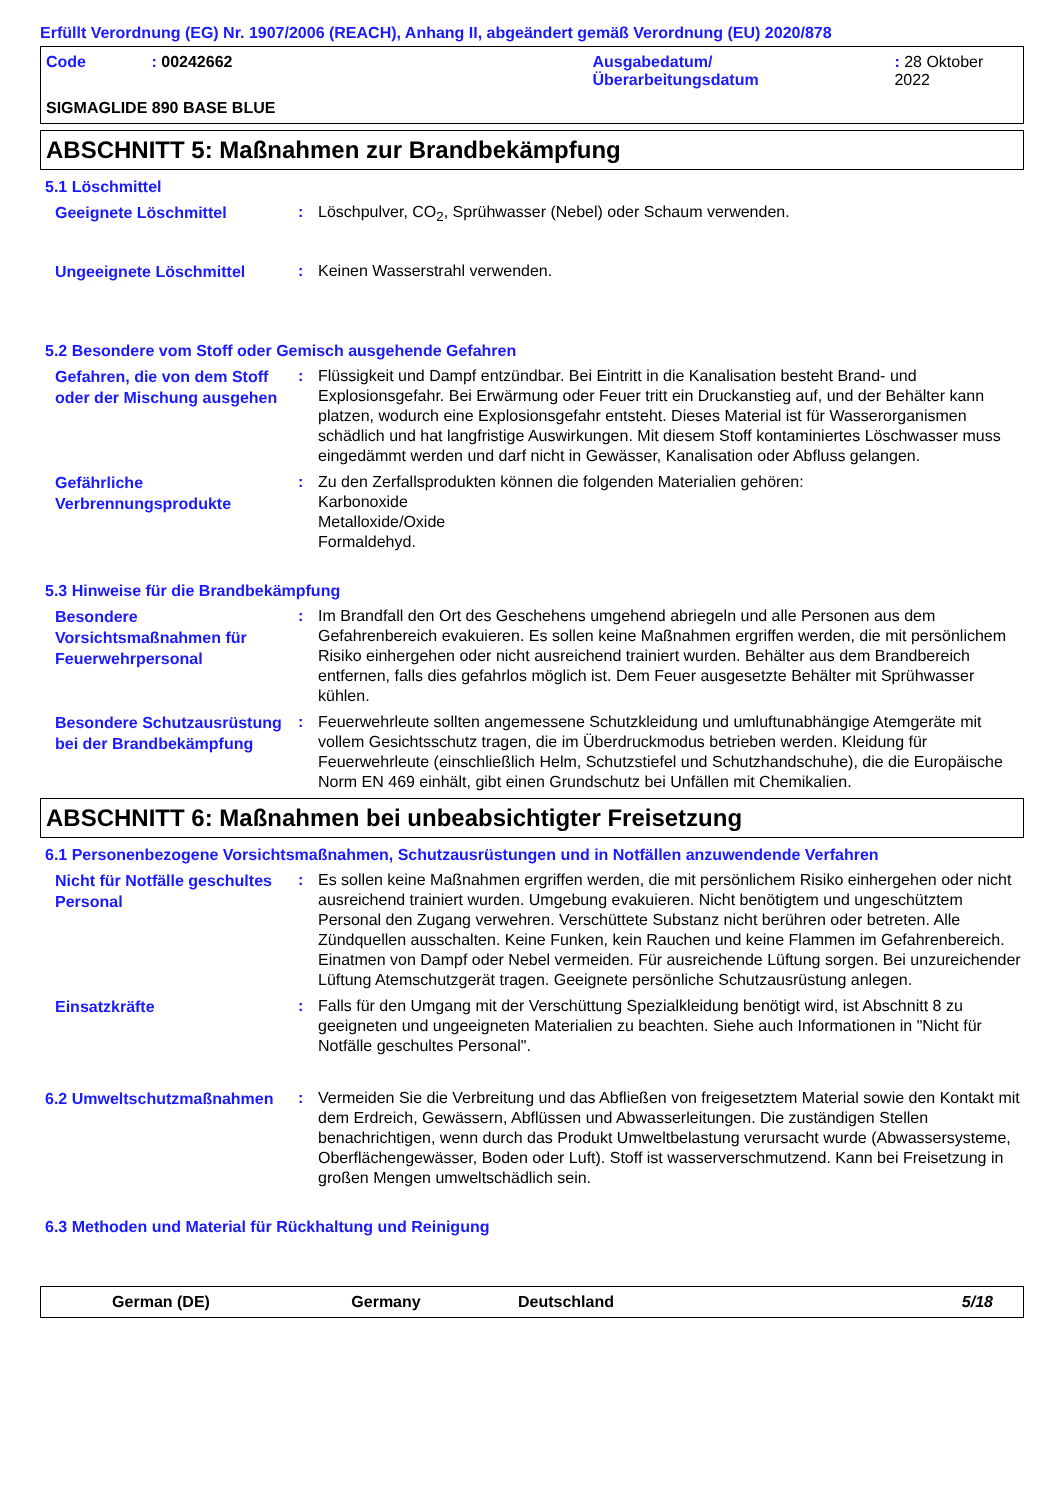Erfüllt Verordnung (EG) Nr. 1907/2006 (REACH), Anhang II, abgeändert gemäß Verordnung (EU) 2020/878
Code: 00242662 Ausgabedatum/
Überarbeitungsdatum: 28 Oktober 2022
SIGMAGLIDE 890 BASE BLUE
ABSCHNITT 5: Maßnahmen zur Brandbekämpfung
5.1 Löschmittel
Geeignete Löschmittel
: Löschpulver, CO<sub>2</sub>, Sprühwasser (Nebel) oder Schaum verwenden.
Ungeeignete Löschmittel
: Keinen Wasserstrahl verwenden.
5.2 Besondere vom Stoff oder Gemisch ausgehende Gefahren
Gefahren, die von dem Stoff oder der Mischung ausgehen
: Flüssigkeit und Dampf entzündbar. Bei Eintritt in die Kanalisation besteht Brand- und Explosionsgefahr. Bei Erwärmung oder Feuer tritt ein Druckanstieg auf, und der Behälter kann platzen, wodurch eine Explosionsgefahr entsteht. Dieses Material ist für Wasserorganismen schädlich und hat langfristige Auswirkungen. Mit diesem Stoff kontaminiertes Löschwasser muss eingedämmt werden und darf nicht in Gewässer, Kanalisation oder Abfluss gelangen.
Gefährliche Verbrennungsprodukte
: Zu den Zerfallsprodukten können die folgenden Materialien gehören:
Karbonoxide
Metalloxide/Oxide
Formaldehyd.
5.3 Hinweise für die Brandbekämpfung
Besondere Vorsichtsmaßnahmen für Feuerwehrpersonal
: Im Brandfall den Ort des Geschehens umgehend abriegeln und alle Personen aus dem Gefahrenbereich evakuieren. Es sollen keine Maßnahmen ergriffen werden, die mit persönlichem Risiko einhergehen oder nicht ausreichend trainiert wurden. Behälter aus dem Brandbereich entfernen, falls dies gefahrlos möglich ist. Dem Feuer ausgesetzte Behälter mit Sprühwasser kühlen.
Besondere Schutzausrüstung bei der Brandbekämpfung
: Feuerwehrleute sollten angemessene Schutzkleidung und umluftunabhängige Atemgeräte mit vollem Gesichtsschutz tragen, die im Überdruckmodus betrieben werden. Kleidung für Feuerwehrleute (einschließlich Helm, Schutzstiefel und Schutzhandschuhe), die die Europäische Norm EN 469 einhält, gibt einen Grundschutz bei Unfällen mit Chemikalien.
ABSCHNITT 6: Maßnahmen bei unbeabsichtigter Freisetzung
6.1 Personenbezogene Vorsichtsmaßnahmen, Schutzausrüstungen und in Notfällen anzuwendende Verfahren
Nicht für Notfälle geschultes Personal
: Es sollen keine Maßnahmen ergriffen werden, die mit persönlichem Risiko einhergehen oder nicht ausreichend trainiert wurden. Umgebung evakuieren. Nicht benötigtem und ungeschütztem Personal den Zugang verwehren. Verschüttete Substanz nicht berühren oder betreten. Alle Zündquellen ausschalten. Keine Funken, kein Rauchen und keine Flammen im Gefahrenbereich. Einatmen von Dampf oder Nebel vermeiden. Für ausreichende Lüftung sorgen. Bei unzureichender Lüftung Atemschutzgerät tragen. Geeignete persönliche Schutzausrüstung anlegen.
Einsatzkräfte
: Falls für den Umgang mit der Verschüttung Spezialkleidung benötigt wird, ist Abschnitt 8 zu geeigneten und ungeeigneten Materialien zu beachten. Siehe auch Informationen in "Nicht für Notfälle geschultes Personal".
6.2 Umweltschutzmaßnahmen
: Vermeiden Sie die Verbreitung und das Abfließen von freigesetztem Material sowie den Kontakt mit dem Erdreich, Gewässern, Abflüssen und Abwasserleitungen. Die zuständigen Stellen benachrichtigen, wenn durch das Produkt Umweltbelastung verursacht wurde (Abwassersysteme, Oberflächengewässer, Boden oder Luft). Stoff ist wasserverschmutzend. Kann bei Freisetzung in großen Mengen umweltschädlich sein.
6.3 Methoden und Material für Rückhaltung und Reinigung
German (DE) Germany Deutschland 5/18